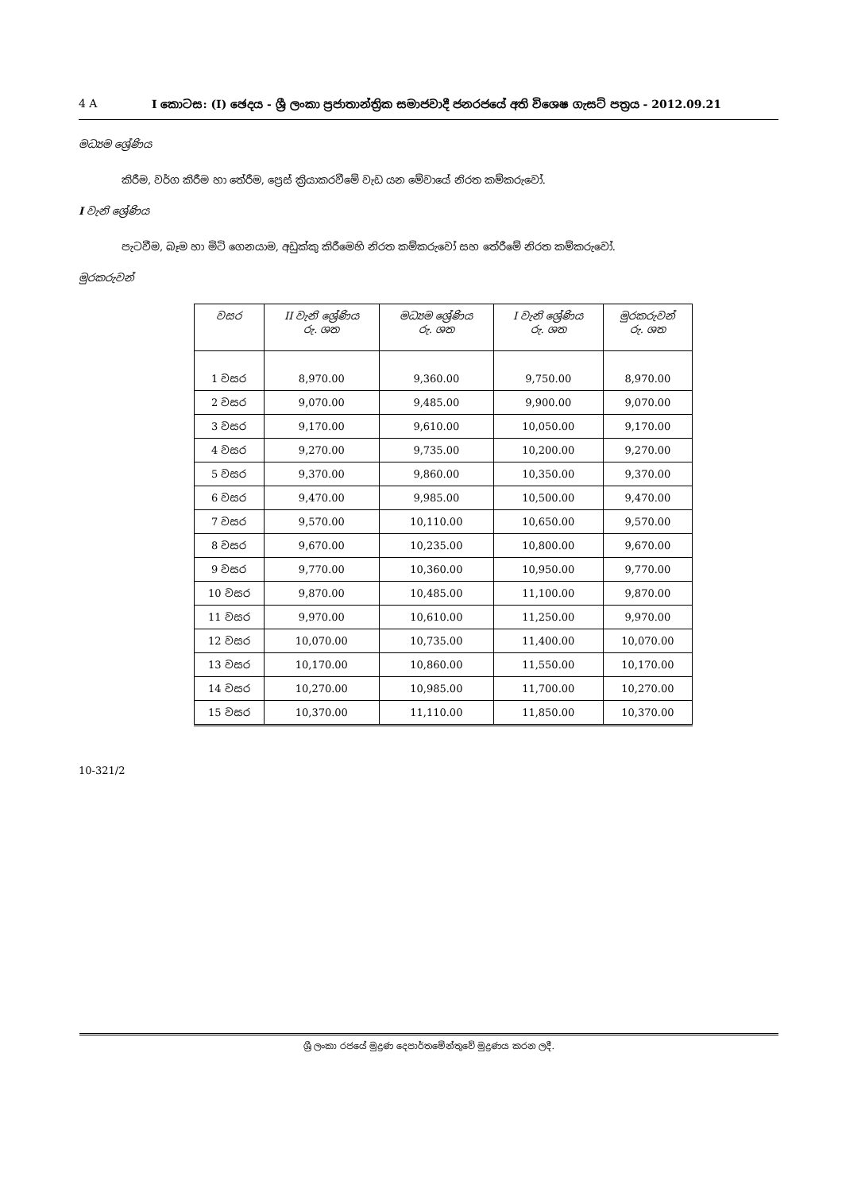4 A I කොටස: (I) ඡෙදය - ශ්‍රී ලංකා ප්‍රජාතාන්ත්‍රික සමාජවාදී ජනරජයේ අති විශෙෂ ගැසට් පත්‍රය - 2012.09.21
මධ්‍යම ශ්‍රේණිය
කිරීම, වර්ග කිරීම හා තේරීම, ප්‍රෙස් ක්‍රියාකරවීමේ වැඩ යන මේවායේ නිරත කම්කරුවෝ.
I වැනි ශ්‍රේණිය
පැටවීම, බෑම හා මිටි ගෙනයාම, අඩුක්කු කිරීමෙහි නිරත කම්කරුවෝ සහ තේරීමේ නිරත කම්කරුවෝ.
මුරකරුවන්
| වසර | II වැනි ශ්‍රේණිය රු. ශත | මධ්‍යම ශ්‍රේණිය රු. ශත | I වැනි ශ්‍රේණිය රු. ශත | මුරකරුවන් රු. ශත |
| --- | --- | --- | --- | --- |
| 1 වසර | 8,970.00 | 9,360.00 | 9,750.00 | 8,970.00 |
| 2 වසර | 9,070.00 | 9,485.00 | 9,900.00 | 9,070.00 |
| 3 වසර | 9,170.00 | 9,610.00 | 10,050.00 | 9,170.00 |
| 4 වසර | 9,270.00 | 9,735.00 | 10,200.00 | 9,270.00 |
| 5 වසර | 9,370.00 | 9,860.00 | 10,350.00 | 9,370.00 |
| 6 වසර | 9,470.00 | 9,985.00 | 10,500.00 | 9,470.00 |
| 7 වසර | 9,570.00 | 10,110.00 | 10,650.00 | 9,570.00 |
| 8 වසර | 9,670.00 | 10,235.00 | 10,800.00 | 9,670.00 |
| 9 වසර | 9,770.00 | 10,360.00 | 10,950.00 | 9,770.00 |
| 10 වසර | 9,870.00 | 10,485.00 | 11,100.00 | 9,870.00 |
| 11 වසර | 9,970.00 | 10,610.00 | 11,250.00 | 9,970.00 |
| 12 වසර | 10,070.00 | 10,735.00 | 11,400.00 | 10,070.00 |
| 13 වසර | 10,170.00 | 10,860.00 | 11,550.00 | 10,170.00 |
| 14 වසර | 10,270.00 | 10,985.00 | 11,700.00 | 10,270.00 |
| 15 වසර | 10,370.00 | 11,110.00 | 11,850.00 | 10,370.00 |
10-321/2
ශ්‍රී ලංකා රජයේ මුද්‍රණ දෙපාර්තමේන්තුවේ මුද්‍රණය කරන ලදී.